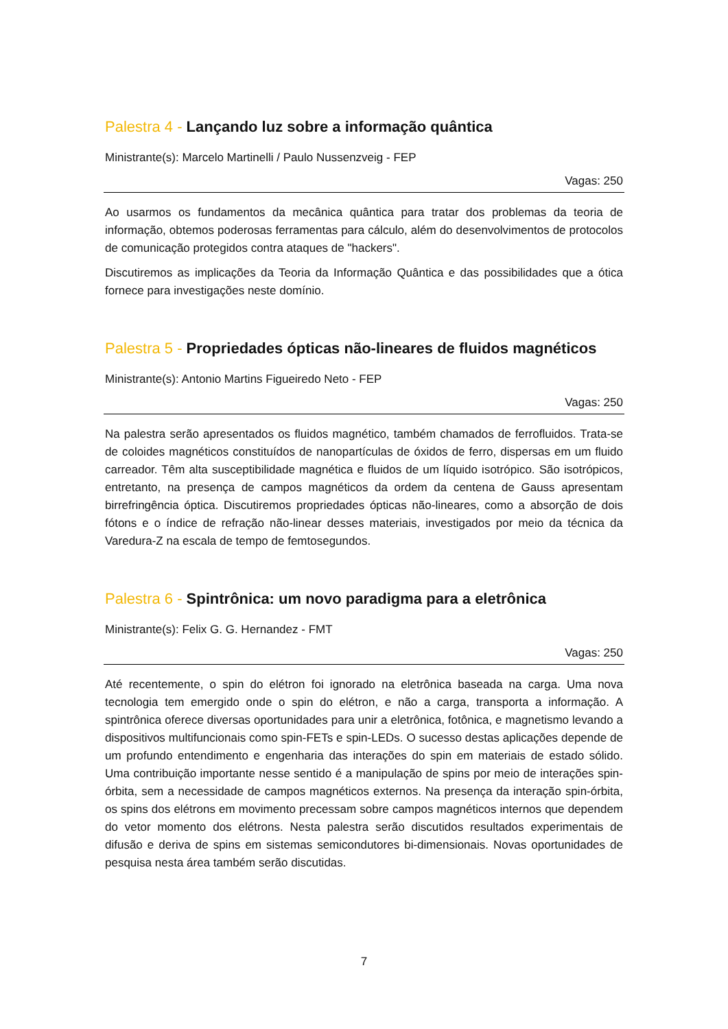Palestra 4 - Lançando luz sobre a informação quântica
Ministrante(s): Marcelo Martinelli / Paulo Nussenzveig - FEP
Vagas: 250
Ao usarmos os fundamentos da mecânica quântica para tratar dos problemas da teoria de informação, obtemos poderosas ferramentas para cálculo, além do desenvolvimentos de protocolos de comunicação protegidos contra ataques de "hackers".
Discutiremos as implicações da Teoria da Informação Quântica e das possibilidades que a ótica fornece para investigações neste domínio.
Palestra 5 - Propriedades ópticas não-lineares de fluidos magnéticos
Ministrante(s): Antonio Martins Figueiredo Neto - FEP
Vagas: 250
Na palestra serão apresentados os fluidos magnético, também chamados de ferrofluidos. Trata-se de coloides magnéticos constituídos de nanopartículas de óxidos de ferro, dispersas em um fluido carreador. Têm alta susceptibilidade magnética e fluidos de um líquido isotrópico. São isotrópicos, entretanto, na presença de campos magnéticos da ordem da centena de Gauss apresentam birrefringência óptica. Discutiremos propriedades ópticas não-lineares, como a absorção de dois fótons e o índice de refração não-linear desses materiais, investigados por meio da técnica da Varedura-Z na escala de tempo de femtosegundos.
Palestra 6 - Spintrônica: um novo paradigma para a eletrônica
Ministrante(s): Felix G. G. Hernandez - FMT
Vagas: 250
Até recentemente, o spin do elétron foi ignorado na eletrônica baseada na carga. Uma nova tecnologia tem emergido onde o spin do elétron, e não a carga, transporta a informação. A spintrônica oferece diversas oportunidades para unir a eletrônica, fotônica, e magnetismo levando a dispositivos multifuncionais como spin-FETs e spin-LEDs. O sucesso destas aplicações depende de um profundo entendimento e engenharia das interações do spin em materiais de estado sólido. Uma contribuição importante nesse sentido é a manipulação de spins por meio de interações spin-órbita, sem a necessidade de campos magnéticos externos. Na presença da interação spin-órbita, os spins dos elétrons em movimento precessam sobre campos magnéticos internos que dependem do vetor momento dos elétrons. Nesta palestra serão discutidos resultados experimentais de difusão e deriva de spins em sistemas semicondutores bi-dimensionais. Novas oportunidades de pesquisa nesta área também serão discutidas.
7